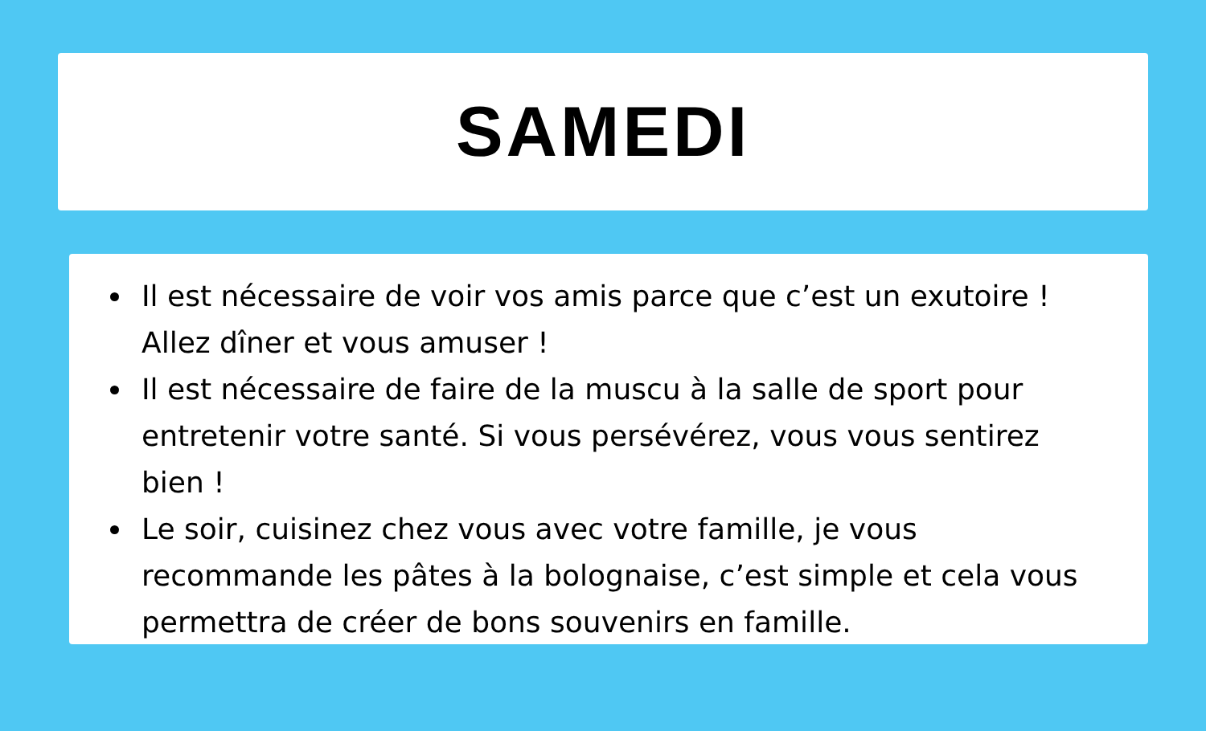SAMEDI
Il est nécessaire de voir vos amis parce que c’est un exutoire ! Allez dîner et vous amuser !
Il est nécessaire de faire de la muscu à la salle de sport pour entretenir votre santé. Si vous persévérez, vous vous sentirez bien !
Le soir, cuisinez chez vous avec votre famille, je vous recommande les pâtes à la bolognaise, c’est simple et cela vous permettra de créer de bons souvenirs en famille.